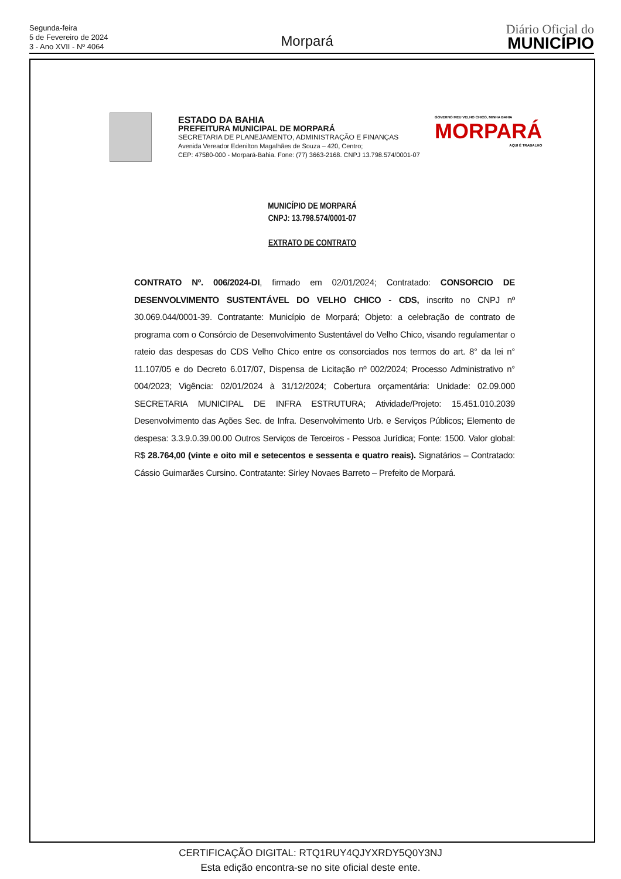Segunda-feira
5 de Fevereiro de 2024
3 - Ano XVII - Nº 4064
Morpará
Diário Oficial do
MUNICÍPIO
ESTADO DA BAHIA
PREFEITURA MUNICIPAL DE MORPARÁ
SECRETARIA DE PLANEJAMENTO, ADMINISTRAÇÃO E FINANÇAS
Avenida Vereador Edenilton Magalhães de Souza – 420, Centro;
CEP: 47580-000 - Morpará-Bahia. Fone: (77) 3663-2168. CNPJ 13.798.574/0001-07
GOVERNO MEU VELHO CHICO, MINHA BAHIA
MORPARÁ
AQUI É TRABALHO
MUNICÍPIO DE MORPARÁ
CNPJ: 13.798.574/0001-07
EXTRATO DE CONTRATO
CONTRATO Nº. 006/2024-DI, firmado em 02/01/2024; Contratado: CONSORCIO DE DESENVOLVIMENTO SUSTENTÁVEL DO VELHO CHICO - CDS, inscrito no CNPJ nº 30.069.044/0001-39. Contratante: Município de Morpará; Objeto: a celebração de contrato de programa com o Consórcio de Desenvolvimento Sustentável do Velho Chico, visando regulamentar o rateio das despesas do CDS Velho Chico entre os consorciados nos termos do art. 8° da lei n° 11.107/05 e do Decreto 6.017/07, Dispensa de Licitação nº 002/2024; Processo Administrativo n° 004/2023; Vigência: 02/01/2024 à 31/12/2024; Cobertura orçamentária: Unidade: 02.09.000 SECRETARIA MUNICIPAL DE INFRA ESTRUTURA; Atividade/Projeto: 15.451.010.2039 Desenvolvimento das Ações Sec. de Infra. Desenvolvimento Urb. e Serviços Públicos; Elemento de despesa: 3.3.9.0.39.00.00 Outros Serviços de Terceiros - Pessoa Jurídica; Fonte: 1500. Valor global: R$ 28.764,00 (vinte e oito mil e setecentos e sessenta e quatro reais). Signatários – Contratado: Cássio Guimarães Cursino. Contratante: Sirley Novaes Barreto – Prefeito de Morpará.
CERTIFICAÇÃO DIGITAL: RTQ1RUY4QJYXRDY5Q0Y3NJ
Esta edição encontra-se no site oficial deste ente.